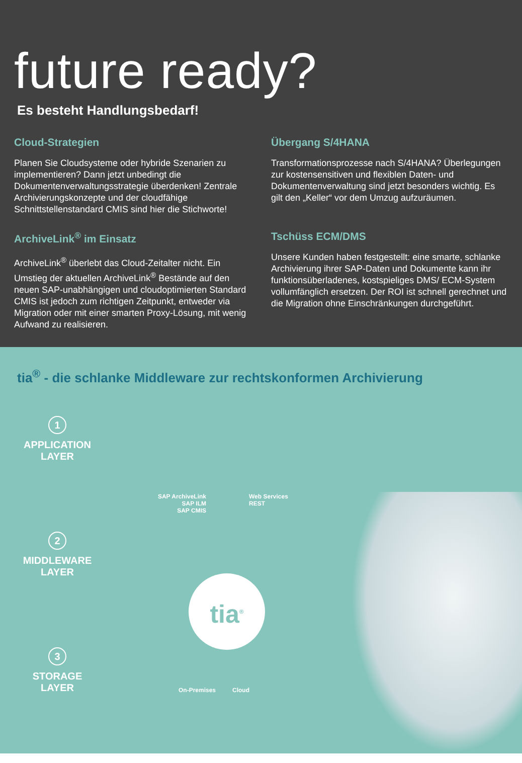future ready?
Es besteht Handlungsbedarf!
Cloud-Strategien
Planen Sie Cloudsysteme oder hybride Szenarien zu implementieren? Dann jetzt unbedingt die Dokumentenverwaltungsstrategie überdenken! Zentrale Archivierungskonzepte und der cloudfähige Schnittstellenstandard CMIS sind hier die Stichworte!
Übergang S/4HANA
Transformationsprozesse nach S/4HANA? Überlegungen zur kostensensitiven und flexiblen Daten- und Dokumentenverwaltung sind jetzt besonders wichtig. Es gilt den „Keller“ vor dem Umzug aufzuräumen.
ArchiveLink<sup>®</sup> im Einsatz
ArchiveLink<sup>®</sup> überlebt das Cloud-Zeitalter nicht. Ein Umstieg der aktuellen ArchiveLink<sup>®</sup> Bestände auf den neuen SAP-unabhängigen und cloudoptimierten Standard CMIS ist jedoch zum richtigen Zeitpunkt, entweder via Migration oder mit einer smarten Proxy-Lösung, mit wenig Aufwand zu realisieren.
Tschüss ECM/DMS
Unsere Kunden haben festgestellt: eine smarte, schlanke Archivierung ihrer SAP-Daten und Dokumente kann ihr funktionsüberladenes, kostspieliges DMS/ ECM-System vollumfänglich ersetzen. Der ROI ist schnell gerechnet und die Migration ohne Einschränkungen durchgeführt.
tia<sup>®</sup> - die schlanke Middleware zur rechtskonformen Archivierung
1
APPLICATION
LAYER
2
MIDDLEWARE
LAYER
3
STORAGE
LAYER
SAP ArchiveLink
SAP ILM
SAP CMIS
Web Services
REST
tia<sup>®</sup>
On-Premises Cloud